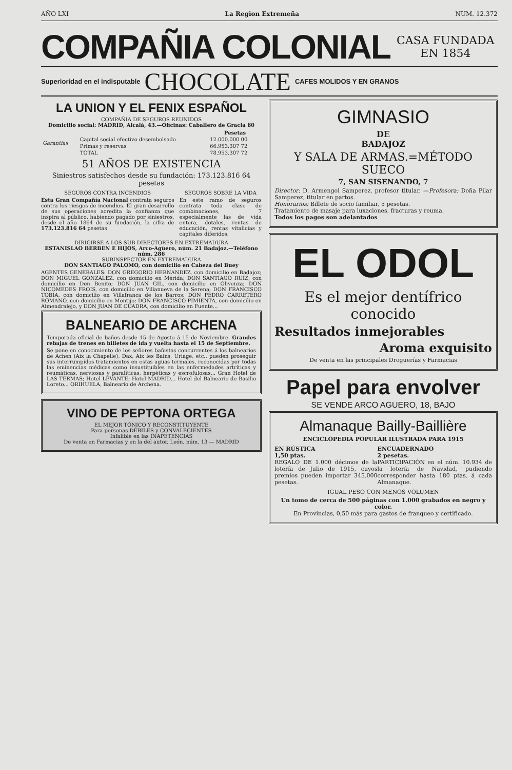AÑO LXI La Region Extremeña NUM. 12.372
COMPAÑIA COLONIAL CASA FUNDADA
EN 1854
Superioridad en el indisputable CHOCOLATE CAFES MOLIDOS Y EN GRANOS
LA UNION Y EL FENIX ESPAÑOL
COMPAÑIA DE SEGUROS REUNIDOS
Domicilio social: MADRID, Alcalá, 43.—Oficinas: Caballero de Gracia 60
| | | Pesetas |
| Garantias | Capital social efectivo desembolsado | 12.000.000 00 |
| | Primas y reservas | 66.953.307 72 |
| | TOTAL | 78.953.307 72 |
51 AÑOS DE EXISTENCIA
Siniestros satisfechos desde su fundación: 173.123.816 64 pesetas
SEGUROS CONTRA INCENDIOS
Esta Gran Compañía Nacional contrata seguros contra los riesgos de incendios. El gran desarrollo de sus operaciones acredita la confianza que inspira al público, habiendo pagado por siniestros, desde el año 1864 de su fundación, la cifra de 173.123.816 64 pesetas
SEGUROS SOBRE LA VIDA
En este ramo de seguros contrata toda clase de combinaciones, 7 especialmente las de vida entera, dotales, rentas de educación, rentas vitalicias y capitales diferidos.
DIRIGIRSE A LOS SUB DIRECTORES EN EXTREMADURA
ESTANISLAO BERBEN E HIJOS, Arco-Agüero, núm. 21 Badajoz.—Teléfono núm. 286
SUBINSPECTOR EN EXTREMADURA
DON SANTIAGO PALOMO, con domicilio en Cabeza del Buey
AGENTES GENERALES: DON GREGORIO HERNANDEZ, con domicilio en Badajoz; DON MIGUEL GONZALEZ, con domicilio en Mérida; DON SANTIAGO RUIZ, con domicilio en Don Benito; DON JUAN GIL, con domicilio en Olivenza; DON NICOMEDES FROIS, con domicilio en Villanueva de la Serena; DON FRANCISCO TOBIA, con domicilio en Villafranca de los Barros; DON PEDRO CARRETERO ROMANO, con domicilio en Montijo; DON FRANCISCO PIMIENTA, con domicilio en Almendralejo, y DON JUAN DE CUADRA, con domicilio en Fuente...
BALNEARIO DE ARCHENA
Temporada oficial de baños desde 15 de Agosto á 15 de Noviembre. Grandes rebajas de trenes en billetes de ida y vuelta hasta el 15 de Septiembre.
Se pone en conocimiento de los señores bañistas concurrentes á los balnearios de Achen (Aix la Chapelle), Dax, Aix les Bains, Uriage, etc., pueden proseguir sus interrumpidos tratamientos en estas aguas termales, reconocidas por todas las eminencias médicas como insustituibles en las enfermedades artríticas y reumáticas, nerviosas y paralíticas, herpéticas y escrofulosas... Gran Hotel de LAS TERMAS; Hotel LEVANTE; Hotel MADRID... Hotel del Balneario de Basilio Loreto... ORIHUELA, Balneario de Archena.
VINO DE PEPTONA ORTEGA
EL MEJOR TÓNICO Y RECONSTITUYENTE
Para personas DÉBILES y CONVALECIENTES
Infalible en las INAPETENCIAS
De venta en Farmacias y en la del autor, León, núm. 13 — MADRID
GIMNASIO
DE
BADAJOZ
Y SALA DE ARMAS.=MÉTODO SUECO
7, SAN SISENANDO, 7
Director: D. Armengol Samperez, profesor titular. —Profesora: Doña Pilar Samperez, titular en partos.
Honorarios: Billete de socio familiar, 5 pesetas.
Tratamiento de masaje para luxaciones, fracturas y reuma.
Todos los pagos son adelantados
EL ODOL
Es el mejor dentífrico conocido
Resultados inmejorables
Aroma exquisito
De venta en las principales Droguerías y Farmacias
Papel para envolver
SE VENDE ARCO AGUERO, 18, BAJO
Almanaque Bailly-Baillière
ENCICLOPEDIA POPULAR ILUSTRADA PARA 1915
EN RÚSTICA
1,50 ptas.
REGALO DE 1.000 décimos de la lotería de Julio de 1915, cuyos premios pueden importar 345.000 pesetas.
ENCUADERNADO
2 pesetas.
PARTICIPACIÓN en el núm. 10.934 de la lotería de Navidad, pudiendo corresponder hasta 180 ptas. á cada Almanaque.
IGUAL PESO CON MENOS VOLUMEN
Un tomo de cerca de 500 páginas con 1.000 grabados en negro y color.
En Provincias, 0,50 más para gastos de franqueo y certificado.